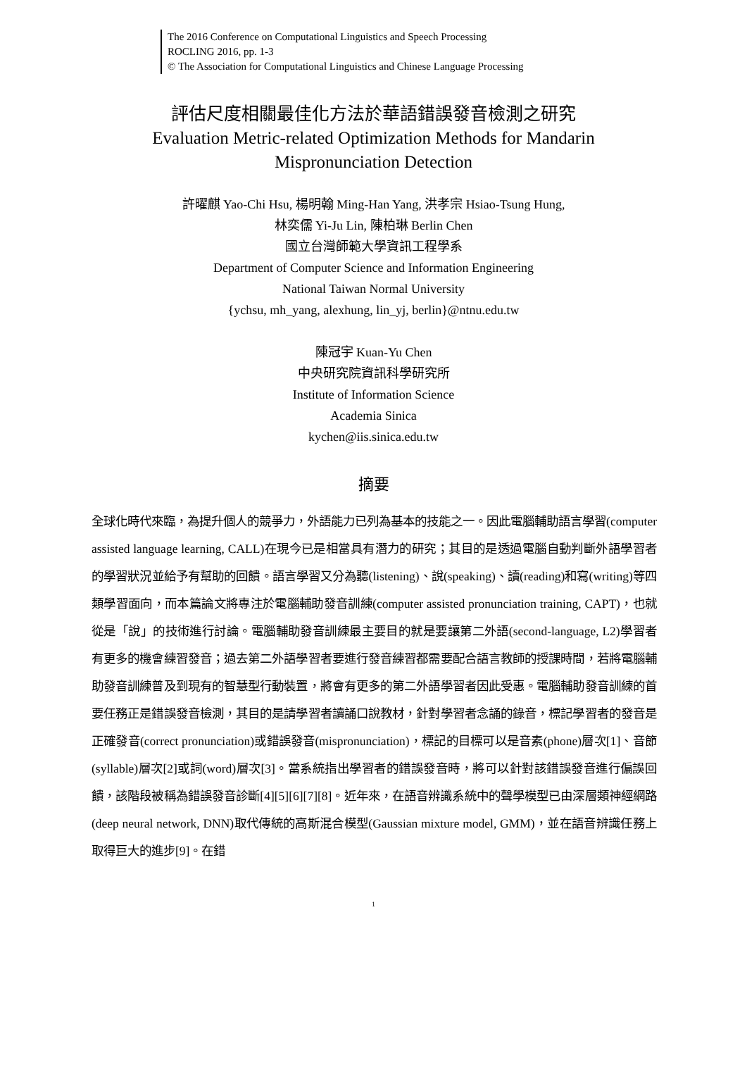The 2016 Conference on Computational Linguistics and Speech Processing
ROCLING 2016, pp. 1-3
© The Association for Computational Linguistics and Chinese Language Processing
評估尺度相關最佳化方法於華語錯誤發音檢測之研究
Evaluation Metric-related Optimization Methods for Mandarin
Mispronunciation Detection
許曜麒 Yao-Chi Hsu, 楊明翰 Ming-Han Yang, 洪孝宗 Hsiao-Tsung Hung,
林奕儒 Yi-Ju Lin, 陳柏琳 Berlin Chen
國立台灣師範大學資訊工程學系
Department of Computer Science and Information Engineering
National Taiwan Normal University
{ychsu, mh_yang, alexhung, lin_yj, berlin}@ntnu.edu.tw
陳冠宇 Kuan-Yu Chen
中央研究院資訊科學研究所
Institute of Information Science
Academia Sinica
kychen@iis.sinica.edu.tw
摘要
全球化時代來臨，為提升個人的競爭力，外語能力已列為基本的技能之一。因此電腦輔助語言學習(computer assisted language learning, CALL)在現今已是相當具有潛力的研究；其目的是透過電腦自動判斷外語學習者的學習狀況並給予有幫助的回饋。語言學習又分為聽(listening)、說(speaking)、讀(reading)和寫(writing)等四類學習面向，而本篇論文將專注於電腦輔助發音訓練(computer assisted pronunciation training, CAPT)，也就從是「說」的技術進行討論。電腦輔助發音訓練最主要目的就是要讓第二外語(second-language, L2)學習者有更多的機會練習發音；過去第二外語學習者要進行發音練習都需要配合語言教師的授課時間，若將電腦輔助發音訓練普及到現有的智慧型行動裝置，將會有更多的第二外語學習者因此受惠。電腦輔助發音訓練的首要任務正是錯誤發音檢測，其目的是請學習者讀誦口說教材，針對學習者念誦的錄音，標記學習者的發音是正確發音(correct pronunciation)或錯誤發音(mispronunciation)，標記的目標可以是音素(phone)層次[1]、音節(syllable)層次[2]或詞(word)層次[3]。當系統指出學習者的錯誤發音時，將可以針對該錯誤發音進行偏誤回饋，該階段被稱為錯誤發音診斷[4][5][6][7][8]。近年來，在語音辨識系統中的聲學模型已由深層類神經網路(deep neural network, DNN)取代傳統的高斯混合模型(Gaussian mixture model, GMM)，並在語音辨識任務上取得巨大的進步[9]。在錯
1